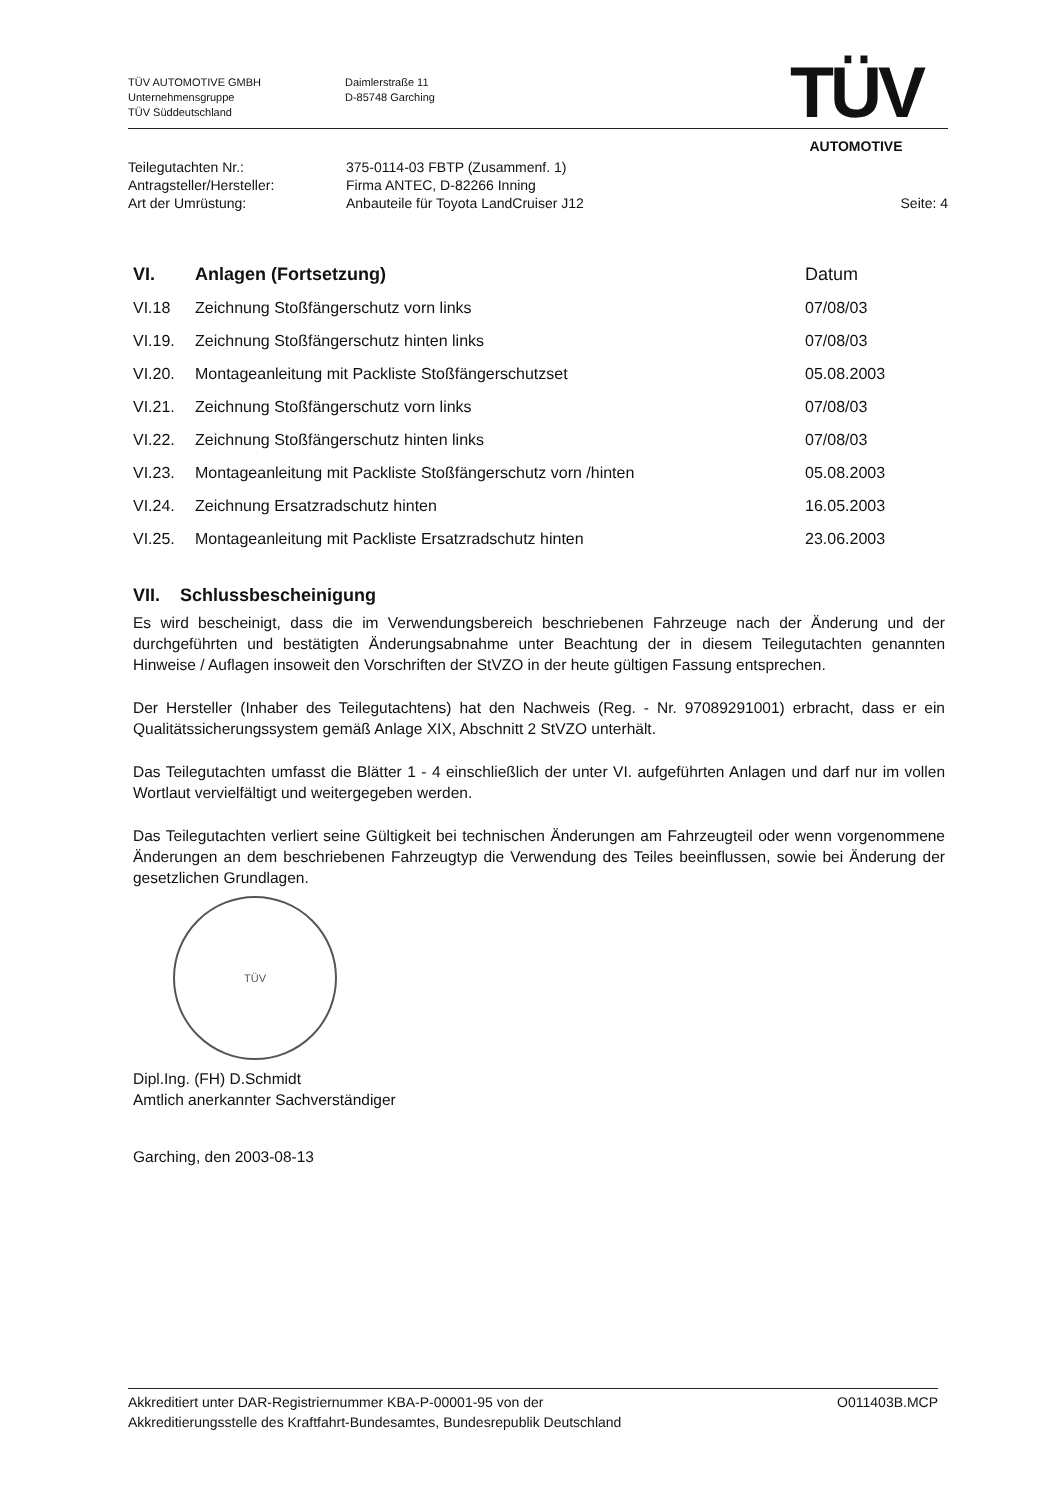TÜV AUTOMOTIVE GMBH
Unternehmensgruppe
TÜV Süddeutschland
Daimlerstraße 11
D-85748 Garching
TÜV
AUTOMOTIVE
| Teilegutachten Nr.: | 375-0114-03 FBTP (Zusammenf. 1) | |
| Antragsteller/Hersteller: | Firma ANTEC, D-82266 Inning | |
| Art der Umrüstung: | Anbauteile für Toyota LandCruiser J12 | Seite: 4 |
| VI. | Anlagen (Fortsetzung) | Datum |
| --- | --- | --- |
| VI.18 | Zeichnung Stoßfängerschutz vorn links | 07/08/03 |
| VI.19. | Zeichnung Stoßfängerschutz hinten links | 07/08/03 |
| VI.20. | Montageanleitung mit Packliste Stoßfängerschutzset | 05.08.2003 |
| VI.21. | Zeichnung Stoßfängerschutz vorn links | 07/08/03 |
| VI.22. | Zeichnung Stoßfängerschutz hinten links | 07/08/03 |
| VI.23. | Montageanleitung mit Packliste Stoßfängerschutz vorn /hinten | 05.08.2003 |
| VI.24. | Zeichnung Ersatzradschutz hinten | 16.05.2003 |
| VI.25. | Montageanleitung mit Packliste Ersatzradschutz hinten | 23.06.2003 |
VII. Schlussbescheinigung
Es wird bescheinigt, dass die im Verwendungsbereich beschriebenen Fahrzeuge nach der Änderung und der durchgeführten und bestätigten Änderungsabnahme unter Beachtung der in diesem Teilegutachten genannten Hinweise / Auflagen insoweit den Vorschriften der StVZO in der heute gültigen Fassung entsprechen.
Der Hersteller (Inhaber des Teilegutachtens) hat den Nachweis (Reg. - Nr. 97089291001) erbracht, dass er ein Qualitätssicherungssystem gemäß Anlage XIX, Abschnitt 2 StVZO unterhält.
Das Teilegutachten umfasst die Blätter 1 - 4 einschließlich der unter VI. aufgeführten Anlagen und darf nur im vollen Wortlaut vervielfältigt und weitergegeben werden.
Das Teilegutachten verliert seine Gültigkeit bei technischen Änderungen am Fahrzeugteil oder wenn vorgenommene Änderungen an dem beschriebenen Fahrzeugtyp die Verwendung des Teiles beeinflussen, sowie bei Änderung der gesetzlichen Grundlagen.
TÜV
Dipl.Ing. (FH) D.Schmidt
Amtlich anerkannter Sachverständiger
Garching, den 2003-08-13
Akkreditiert unter DAR-Registriernummer KBA-P-00001-95 von der
Akkreditierungsstelle des Kraftfahrt-Bundesamtes, Bundesrepublik Deutschland
O011403B.MCP